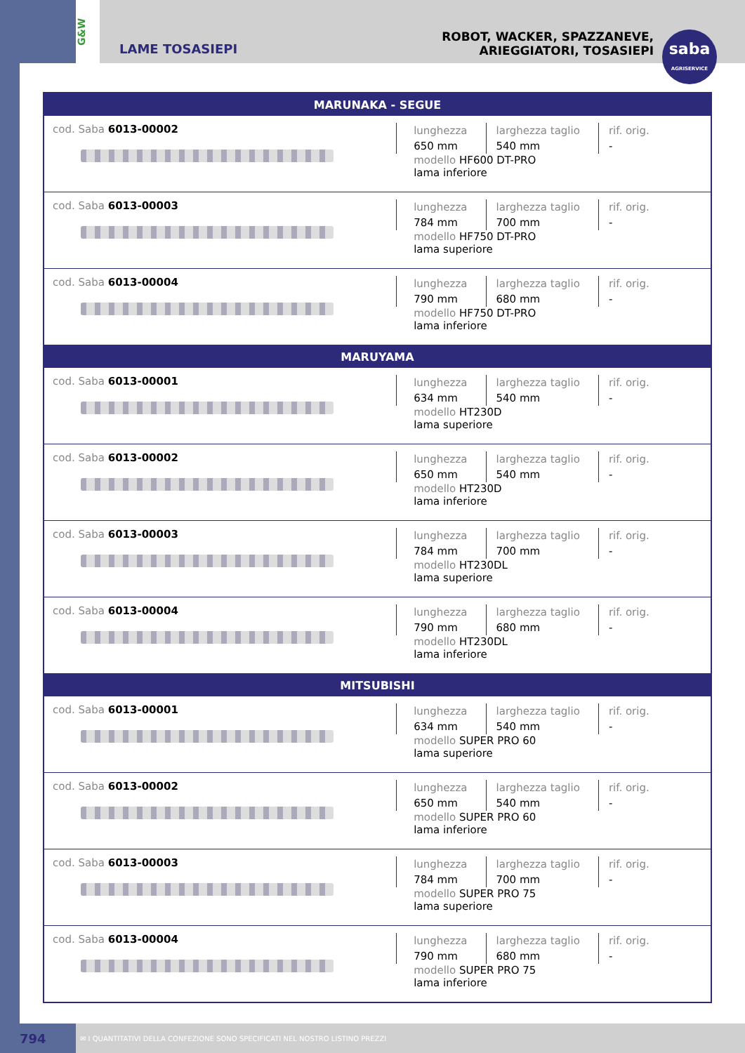G&W
LAME TOSASIEPI
ROBOT, WACKER, SPAZZANEVE,
ARIEGGIATORI, TOSASIEPI
saba
AGRISERVICE
| MARUNAKA - SEGUE | |
| --- | --- |
| cod. Saba 6013-00002 | lunghezza 650 mm larghezza taglio 540 mm rif. orig. - modello HF600 DT-PRO lama inferiore |
| cod. Saba 6013-00003 | lunghezza 784 mm larghezza taglio 700 mm rif. orig. - modello HF750 DT-PRO lama superiore |
| cod. Saba 6013-00004 | lunghezza 790 mm larghezza taglio 680 mm rif. orig. - modello HF750 DT-PRO lama inferiore |
| MARUYAMA | |
| cod. Saba 6013-00001 | lunghezza 634 mm larghezza taglio 540 mm rif. orig. - modello HT230D lama superiore |
| cod. Saba 6013-00002 | lunghezza 650 mm larghezza taglio 540 mm rif. orig. - modello HT230D lama inferiore |
| cod. Saba 6013-00003 | lunghezza 784 mm larghezza taglio 700 mm rif. orig. - modello HT230DL lama superiore |
| cod. Saba 6013-00004 | lunghezza 790 mm larghezza taglio 680 mm rif. orig. - modello HT230DL lama inferiore |
| MITSUBISHI | |
| cod. Saba 6013-00001 | lunghezza 634 mm larghezza taglio 540 mm rif. orig. - modello SUPER PRO 60 lama superiore |
| cod. Saba 6013-00002 | lunghezza 650 mm larghezza taglio 540 mm rif. orig. - modello SUPER PRO 60 lama inferiore |
| cod. Saba 6013-00003 | lunghezza 784 mm larghezza taglio 700 mm rif. orig. - modello SUPER PRO 75 lama superiore |
| cod. Saba 6013-00004 | lunghezza 790 mm larghezza taglio 680 mm rif. orig. - modello SUPER PRO 75 lama inferiore |
794
✉ I QUANTITATIVI DELLA CONFEZIONE SONO SPECIFICATI NEL NOSTRO LISTINO PREZZI